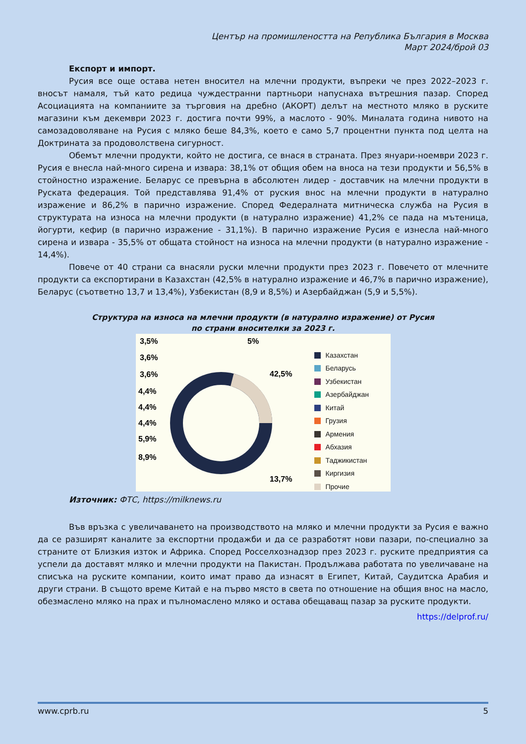Център на промишлеността на Република България в Москва
Март 2024/брой 03
Експорт и импорт.
Русия все още остава нетен вносител на млечни продукти, въпреки че през 2022–2023 г. вносът намаля, тъй като редица чуждестранни партньори напуснаха вътрешния пазар. Според Асоциацията на компаниите за търговия на дребно (АКОРТ) делът на местното мляко в руските магазини към декември 2023 г. достига почти 99%, а маслото - 90%. Миналата година нивото на самозадоволяване на Русия с мляко беше 84,3%, което е само 5,7 процентни пункта под целта на Доктрината за продоволствена сигурност.
Обемът млечни продукти, който не достига, се внася в страната. През януари-ноември 2023 г. Русия е внесла най-много сирена и извара: 38,1% от общия обем на вноса на тези продукти и 56,5% в стойностно изражение. Беларус се превърна в абсолютен лидер - доставчик на млечни продукти в Руската федерация. Той представлява 91,4% от руския внос на млечни продукти в натурално изражение и 86,2% в парично изражение. Според Федералната митническа служба на Русия в структурата на износа на млечни продукти (в натурално изражение) 41,2% се пада на мътеница, йогурти, кефир (в парично изражение - 31,1%). В парично изражение Русия е изнесла най-много сирена и извара - 35,5% от общата стойност на износа на млечни продукти (в натурално изражение - 14,4%).
Повече от 40 страни са внасяли руски млечни продукти през 2023 г. Повечето от млечните продукти са експортирани в Казахстан (42,5% в натурално изражение и 46,7% в парично изражение), Беларус (съответно 13,7 и 13,4%), Узбекистан (8,9 и 8,5%) и Азербайджан (5,9 и 5,5%).
Структура на износа на млечни продукти (в натурално изражение) от Русия
по страни вносителки за 2023 г.
3,5%
3,6%
3,6%
4,4%
4,4%
4,4%
5,9%
8,9%
5%
42,5%
13,7%
Казахстан
Беларусь
Узбекистан
Азербайджан
Китай
Грузия
Армения
Абхазия
Таджикистан
Киргизия
Прочие
Източник: ФТС, https://milknews.ru
Във връзка с увеличаването на производството на мляко и млечни продукти за Русия е важно да се разширят каналите за експортни продажби и да се разработят нови пазари, по-специално за страните от Близкия изток и Африка. Според Росселхознадзор през 2023 г. руските предприятия са успели да доставят мляко и млечни продукти на Пакистан. Продължава работата по увеличаване на списъка на руските компании, които имат право да изнасят в Египет, Китай, Саудитска Арабия и други страни. В същото време Китай е на първо място в света по отношение на общия внос на масло, обезмаслено мляко на прах и пълномаслено мляко и остава обещаващ пазар за руските продукти.
https://delprof.ru/
www.cprb.ru 5